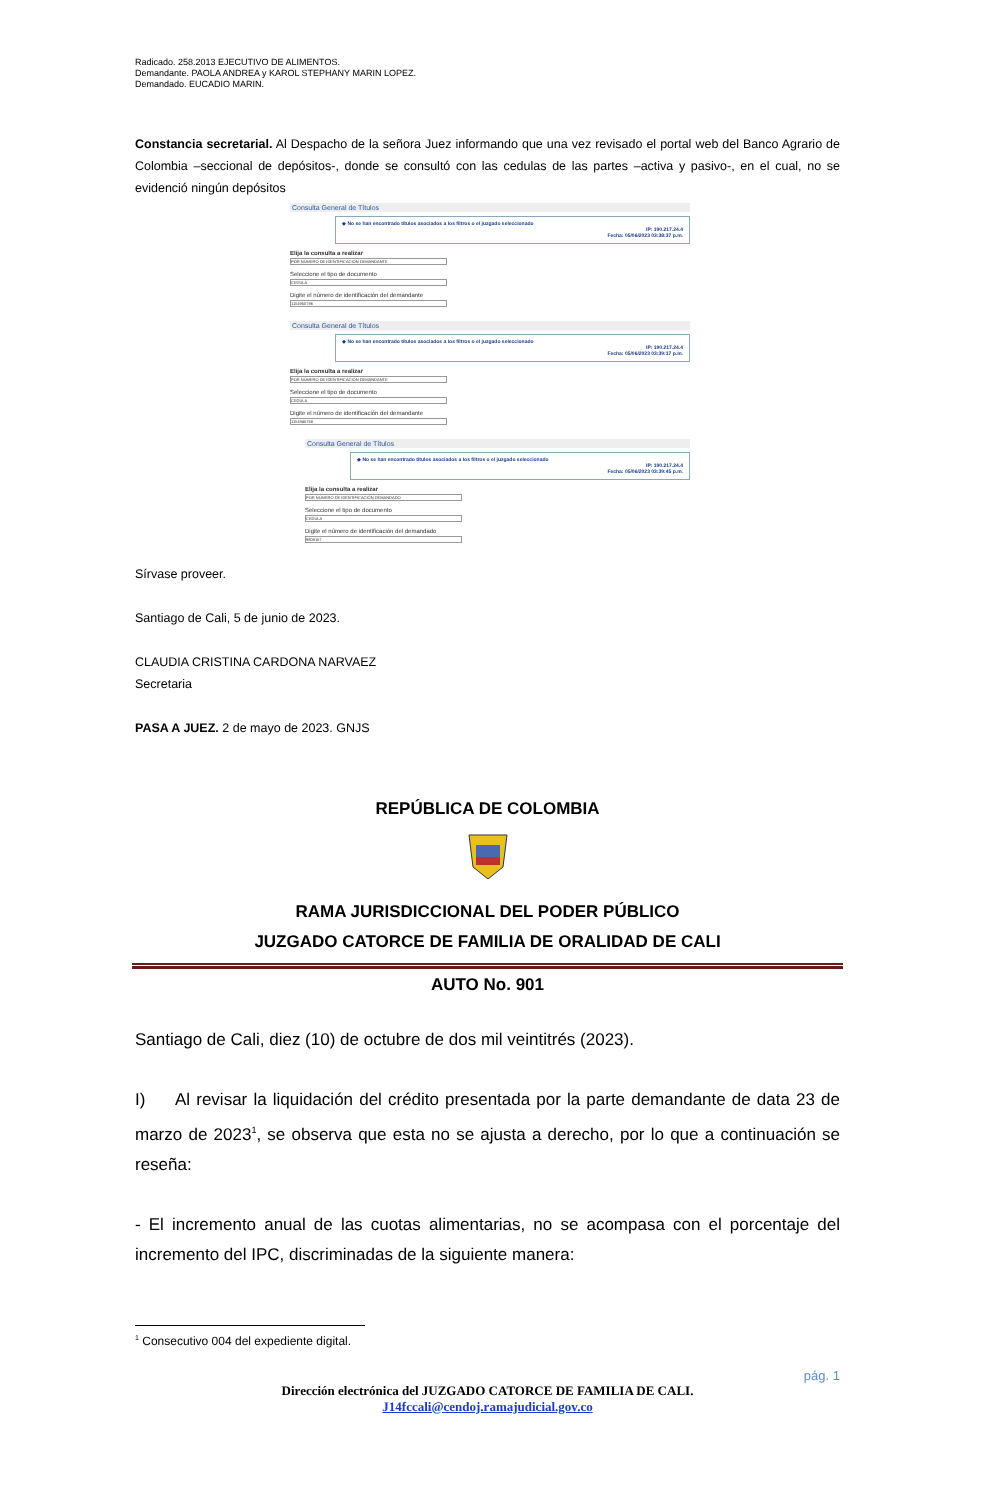Radicado. 258.2013 EJECUTIVO DE ALIMENTOS.
Demandante. PAOLA ANDREA y KAROL STEPHANY MARIN LOPEZ.
Demandado. EUCADIO MARIN.
Constancia secretarial. Al Despacho de la señora Juez informando que una vez revisado el portal web del Banco Agrario de Colombia –seccional de depósitos-, donde se consultó con las cedulas de las partes –activa y pasivo-, en el cual, no se evidenció ningún depósitos
Consulta General de Títulos
◆ No se han encontrado títulos asociados a los filtros o el juzgado seleccionado
IP: 190.217.24.4
Fecha: 05/06/2023 03:38:37 p.m.
Elija la consulta a realizar
POR NÚMERO DE IDENTIFICACIÓN DEMANDANTE
Seleccione el tipo de documento
CEDULA
Digite el número de identificación del demandante
1151950786
Consulta General de Títulos
◆ No se han encontrado títulos asociados a los filtros o el juzgado seleccionado
IP: 190.217.24.4
Fecha: 05/06/2023 03:39:17 p.m.
Elija la consulta a realizar
POR NÚMERO DE IDENTIFICACIÓN DEMANDANTE
Seleccione el tipo de documento
CEDULA
Digite el número de identificación del demandante
1151945768
Consulta General de Títulos
◆ No se han encontrado títulos asociados a los filtros o el juzgado seleccionado
IP: 190.217.24.4
Fecha: 05/06/2023 03:39:45 p.m.
Elija la consulta a realizar
POR NÚMERO DE IDENTIFICACIÓN DEMANDADO
Seleccione el tipo de documento
CEDULA
Digite el número de identificación del demandado
9808157
Sírvase proveer.
Santiago de Cali, 5 de junio de 2023.
CLAUDIA CRISTINA CARDONA NARVAEZ
Secretaria
PASA A JUEZ. 2 de mayo de 2023. GNJS
REPÚBLICA DE COLOMBIA
RAMA JURISDICCIONAL DEL PODER PÚBLICO
JUZGADO CATORCE DE FAMILIA DE ORALIDAD DE CALI
AUTO No. 901
Santiago de Cali, diez (10) de octubre de dos mil veintitrés (2023).
I) Al revisar la liquidación del crédito presentada por la parte demandante de data 23 de marzo de 2023<sup>1</sup>, se observa que esta no se ajusta a derecho, por lo que a continuación se reseña:
- El incremento anual de las cuotas alimentarias, no se acompasa con el porcentaje del incremento del IPC, discriminadas de la siguiente manera:
<sup>1</sup> Consecutivo 004 del expediente digital.
pág. 1
Dirección electrónica del JUZGADO CATORCE DE FAMILIA DE CALI.
J14fccali@cendoj.ramajudicial.gov.co